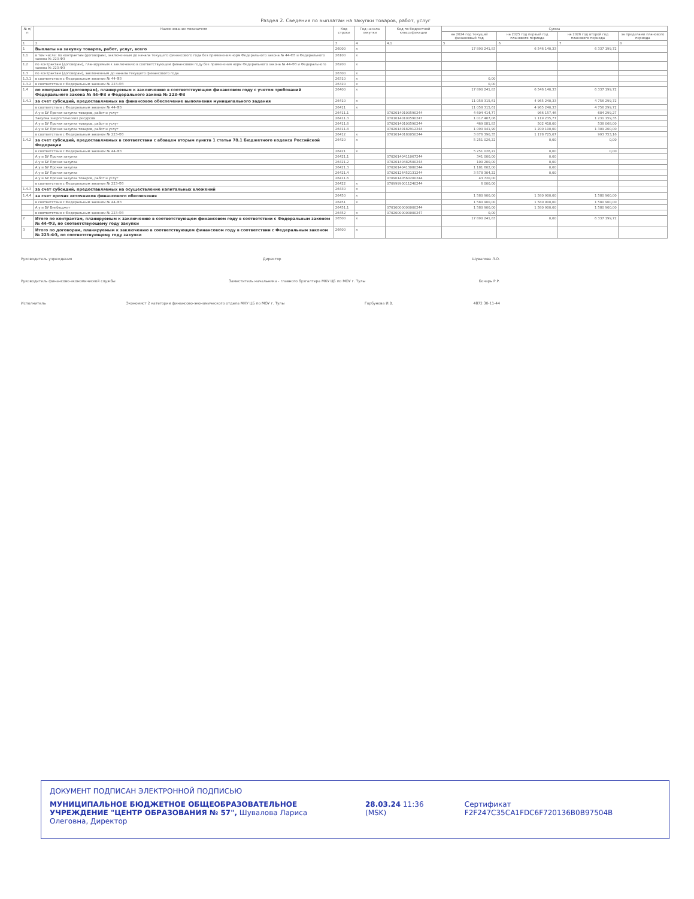Раздел 2. Сведения по выплатам на закупки товаров, работ, услуг
| № п/п | Наименование показателя | Код строки | Год начала закупки | Код по бюджетной классификации | Сумма | | | |
| --- | --- | --- | --- | --- | --- | --- | --- | --- |
| | | | | | на 2024 год текущий финансовый год | на 2025 год первый год планового периода | на 2026 год второй год планового периода | за пределами планового периода |
| 1 | 2 | 3 | 4 | 4.1 | 5 | 6 | 7 | 8 |
| 1 | Выплаты на закупку товаров, работ, услуг, всего | 26000 | x | | 17 890 241,83 | 6 546 140,33 | 6 337 199,72 | |
| 1.1 | в том числе: по контрактам (договорам), заключенным до начала текущего финансового года без применения норм Федерального закона № 44-ФЗ и Федерального закона № 223-ФЗ | 26100 | x | | | | | |
| 1.2 | по контрактам (договорам), планируемым к заключению в соответствующем финансовом году без применения норм Федерального закона № 44-ФЗ и Федерального закона № 223-ФЗ | 26200 | x | | | | | |
| 1.3 | по контрактам (договорам), заключенным до начала текущего финансового года | 26300 | x | | | | | |
| 1.3.1 | в соответствии с Федеральным законом № 44-ФЗ | 26310 | x | | 0,00 | | | |
| 1.3.2 | в соответствии с Федеральным законом № 223-ФЗ | 26320 | x | | 0,00 | | | |
| 1.4 | по контрактам (договорам), планируемым к заключению в соответствующем финансовом году с учетом требований Федерального закона № 44-ФЗ и Федерального закона № 223-ФЗ | 26400 | x | | 17 890 241,83 | 6 546 140,33 | 6 337 199,72 | |
| 1.4.1 | за счет субсидий, предоставляемых на финансовое обеспечение выполнения муниципального задания | 26410 | x | | 11 058 315,61 | 4 965 240,33 | 4 756 299,72 | |
| | в соответствии с Федеральным законом № 44-ФЗ | 26411 | x | | 11 058 315,61 | 4 965 240,33 | 4 756 299,72 | |
| | А у и БУ Прочая закупка товаров, работ и услуг | 26411.1 | | 07020140100590244 | 4 604 414,77 | 966 157,46 | 684 299,27 | |
| | Закупка энергетических ресурсов | 26411.3 | | 07010140100590247 | 1 017 467,06 | 1 119 235,77 | 1 231 159,35 | |
| | А у и БУ Прочая закупка товаров, работ и услуг | 26411.6 | | 07020140100590244 | 469 081,83 | 502 418,00 | 538 068,00 | |
| | А у и БУ Прочая закупка товаров, работ и услуг | 26411.8 | | 07020140182912244 | 1 090 941,90 | 1 200 100,00 | 1 309 200,00 | |
| | в соответствии с Федеральным законом № 223-ФЗ | 26412 | x | 07010140180050244 | 3 876 390,35 | 1 178 725,07 | 993 753,16 | |
| 1.4.2 | за счет субсидий, предоставляемых в соответствии с абзацем вторым пункта 1 статьи 78.1 Бюджетного кодекса Российской Федерации | 26420 | x | | 5 251 026,22 | 0,00 | 0,00 | |
| | в соответствии с Федеральным законом № 44-ФЗ | 26421 | x | | 5 251 026,22 | 0,00 | 0,00 | |
| | А у и БУ Прочая закупка | 26421.1 | | 07020140411067244 | 341 000,00 | 0,00 | | |
| | А у и БУ Прочая закупка | 26421.2 | | 07020140482500244 | 100 200,00 | 0,00 | | |
| | А у и БУ Прочая закупка | 26421.3 | | 07020140413080244 | 1 181 602,00 | 0,00 | | |
| | А у и БУ Прочая закупка | 26421.4 | | 07020126452131244 | 3 578 304,22 | 0,00 | | |
| | А у и БУ Прочая закупка товаров, работ и услуг | 26411.6 | | 07090140560200244 | 43 720,00 | | | |
| | в соответствии с Федеральным законом № 223-ФЗ | 26422 | x | 07099990011240244 | 6 000,00 | | | |
| 1.4.3 | за счет субсидий, предоставляемых на осуществление капитальных вложений | 26430 | x | | | | | |
| 1.4.4 | за счет прочих источников финансового обеспечения | 26450 | x | | 1 580 900,00 | 1 580 900,00 | 1 580 900,00 | |
| | в соответствии с Федеральным законом № 44-ФЗ | 26451 | x | | 1 580 900,00 | 1 580 900,00 | 1 580 900,00 | |
| | А у и БУ Внебюджет | 26451.1 | | 07010000000000244 | 1 580 900,00 | 1 580 900,00 | 1 580 900,00 | |
| | в соответствии с Федеральным законом № 223-ФЗ | 26452 | x | 07020000000000247 | 0,00 | | | |
| 2 | Итого по контрактам, планируемым к заключению в соответствующем финансовом году в соответствии с Федеральным законом № 44-ФЗ, по соответствующему году закупки | 26500 | x | | 17 890 241,83 | 0,00 | 6 337 199,72 | |
| 3 | Итого по договорам, планируемым к заключению в соответствующем финансовом году в соответствии с Федеральным законом № 223-ФЗ, по соответствующему году закупки | 26600 | x | | | | | |
Руководитель учреждения Директор Шувалова Л.О.
Руководитель финансово-экономической службы Заместитель начальника - главного бухгалтера МКУ ЦБ по МОУ г. Тулы Бочарь Р.Р.
Исполнитель Экономист 2 категории финансово-экономического отдела МКУ ЦБ по МОУ г. Тулы Горбунова И.В. 4872 30-11-44
ДОКУМЕНТ ПОДПИСАН ЭЛЕКТРОННОЙ ПОДПИСЬЮ
МУНИЦИПАЛЬНОЕ БЮДЖЕТНОЕ ОБЩЕОБРАЗОВАТЕЛЬНОЕ УЧРЕЖДЕНИЕ "ЦЕНТР ОБРАЗОВАНИЯ № 57", Шувалова Лариса Олеговна, Директор
28.03.24 11:36 (MSK) Сертификат F2F247C35CA1FDC6F720136B0B97504B